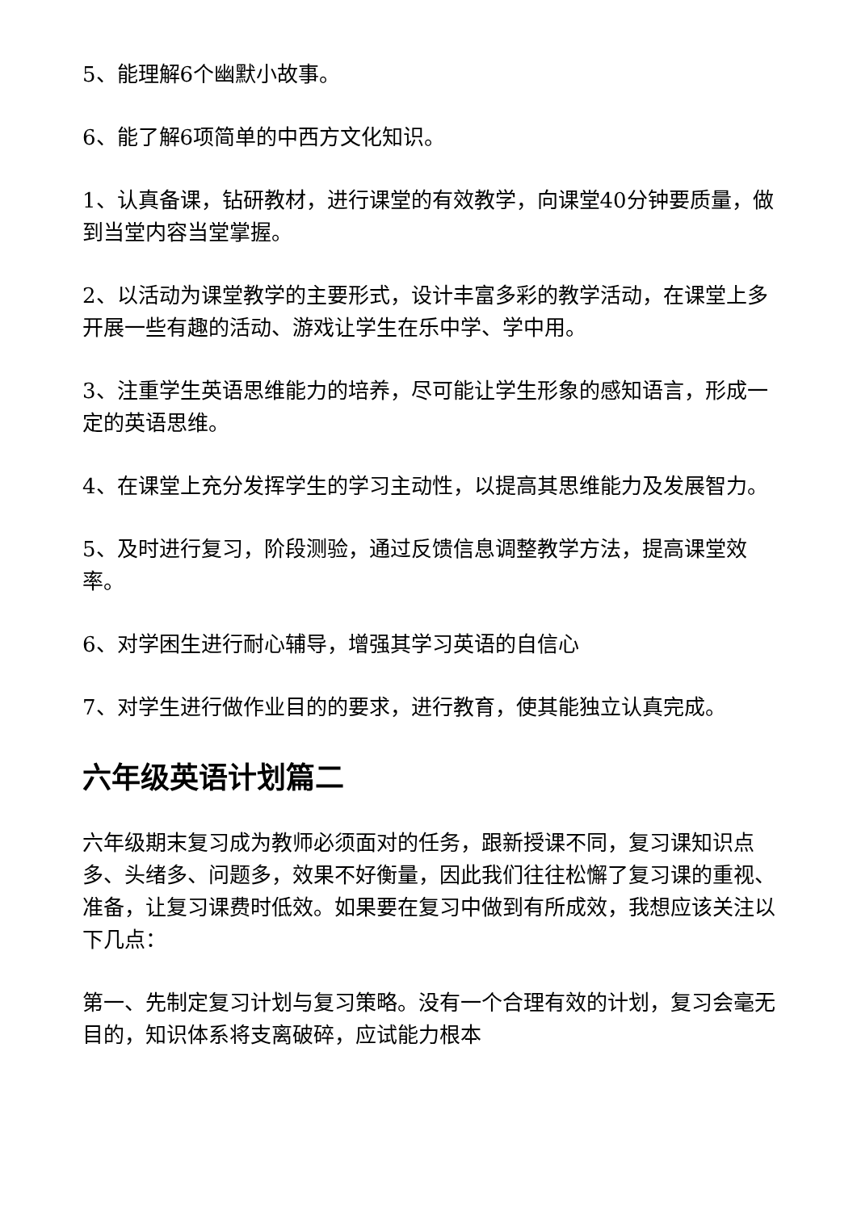5、能理解6个幽默小故事。
6、能了解6项简单的中西方文化知识。
1、认真备课，钻研教材，进行课堂的有效教学，向课堂40分钟要质量，做到当堂内容当堂掌握。
2、以活动为课堂教学的主要形式，设计丰富多彩的教学活动，在课堂上多开展一些有趣的活动、游戏让学生在乐中学、学中用。
3、注重学生英语思维能力的培养，尽可能让学生形象的感知语言，形成一定的英语思维。
4、在课堂上充分发挥学生的学习主动性，以提高其思维能力及发展智力。
5、及时进行复习，阶段测验，通过反馈信息调整教学方法，提高课堂效率。
6、对学困生进行耐心辅导，增强其学习英语的自信心
7、对学生进行做作业目的的要求，进行教育，使其能独立认真完成。
六年级英语计划篇二
六年级期末复习成为教师必须面对的任务，跟新授课不同，复习课知识点多、头绪多、问题多，效果不好衡量，因此我们往往松懈了复习课的重视、准备，让复习课费时低效。如果要在复习中做到有所成效，我想应该关注以下几点：
第一、先制定复习计划与复习策略。没有一个合理有效的计划，复习会毫无目的，知识体系将支离破碎，应试能力根本